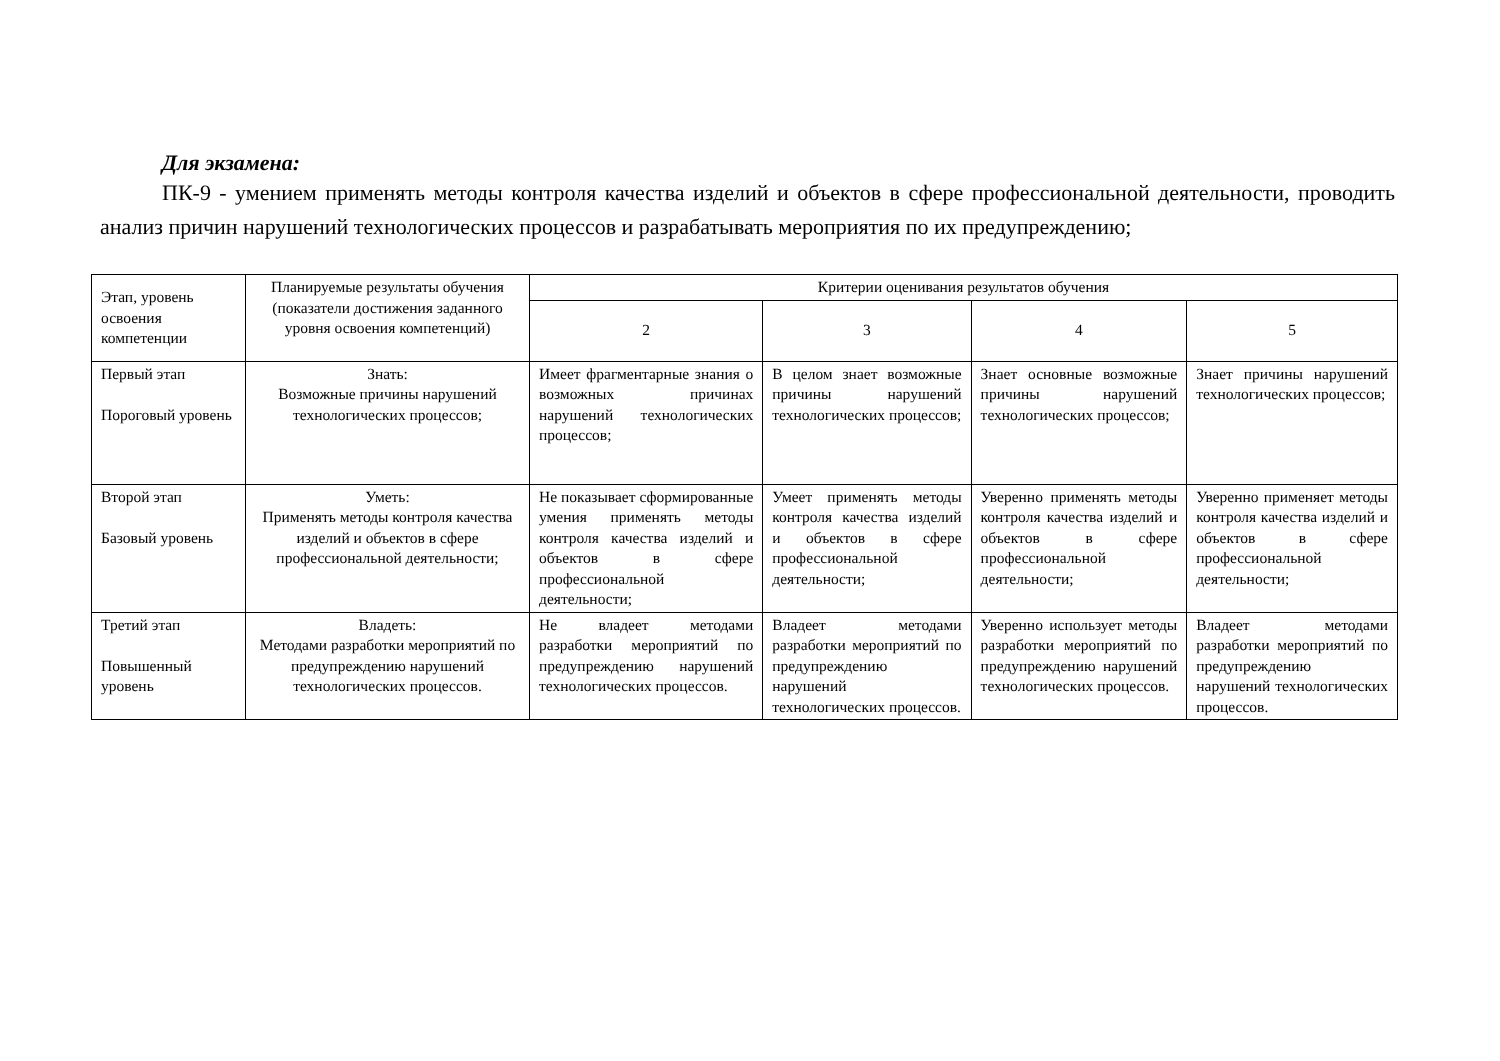Для экзамена:
ПК-9 - умением применять методы контроля качества изделий и объектов в сфере профессиональной деятельности, проводить анализ причин нарушений технологических процессов и разрабатывать мероприятия по их предупреждению;
| Этап, уровень освоения компетенции | Планируемые результаты обучения (показатели достижения заданного уровня освоения компетенций) | Критерии оценивания результатов обучения | | | |
| --- | --- | --- | --- | --- | --- |
| | | 2 | 3 | 4 | 5 |
| Первый этап Пороговый уровень | Знать: Возможные причины нарушений технологических процессов; | Имеет фрагментарные знания о возможных причинах нарушений технологических процессов; | В целом знает возможные причины нарушений технологических процессов; | Знает основные возможные причины нарушений технологических процессов; | Знает причины нарушений технологических процессов; |
| Второй этап Базовый уровень | Уметь: Применять методы контроля качества изделий и объектов в сфере профессиональной деятельности; | Не показывает сформированные умения применять методы контроля качества изделий и объектов в сфере профессиональной деятельности; | Умеет применять методы контроля качества изделий и объектов в сфере профессиональной деятельности; | Уверенно применять методы контроля качества изделий и объектов в сфере профессиональной деятельности; | Уверенно применяет методы контроля качества изделий и объектов в сфере профессиональной деятельности; |
| Третий этап Повышенный уровень | Владеть: Методами разработки мероприятий по предупреждению нарушений технологических процессов. | Не владеет методами разработки мероприятий по предупреждению нарушений технологических процессов. | Владеет методами разработки мероприятий по предупреждению нарушений технологических процессов. | Уверенно использует методы разработки мероприятий по предупреждению нарушений технологических процессов. | Владеет методами разработки мероприятий по предупреждению нарушений технологических процессов. |